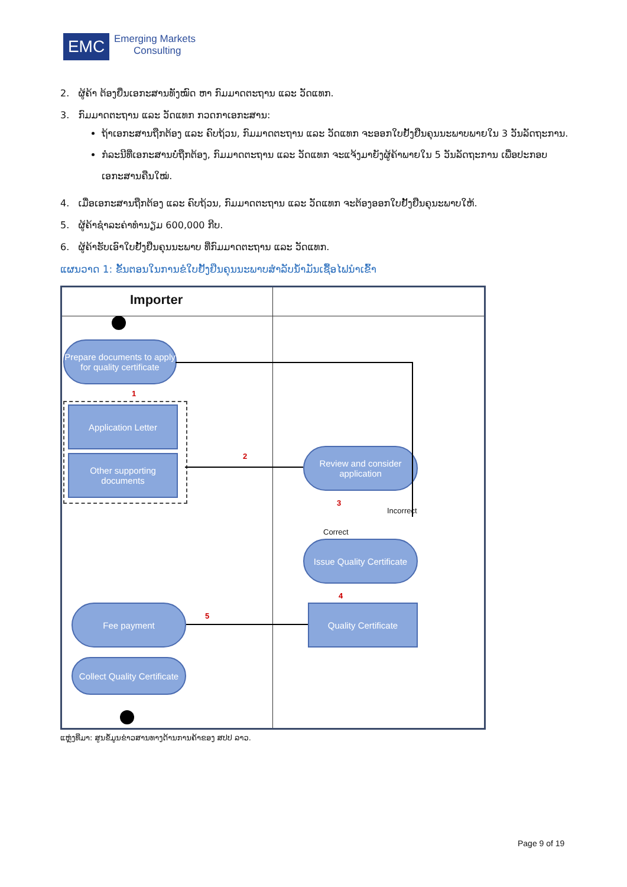EMC
Emerging Markets
Consulting
2. ຜູ້ຄ້າ ຕ້ອງຍື່ນເອກະສານທັງໝົດ ຫາ ກົມມາດຕະຖານ ແລະ ວັດແທກ.
3. ກົມມາດຕະຖານ ແລະ ວັດແທກ ກວດກາເອກະສານ:
ຖ້າເອກະສານຖືກຕ້ອງ ແລະ ຄົບຖ້ວນ, ກົມມາດຕະຖານ ແລະ ວັດແທກ ຈະອອກໃບຢັ້ງຢືນຄຸນນະພາບພາຍໃນ 3 ວັນລັດຖະການ.
ກໍລະນີທີ່ເອກະສານບໍ່ຖືກຕ້ອງ, ກົມມາດຕະຖານ ແລະ ວັດແທກ ຈະແຈ້ງມາຍັງຜູ້ຄ້າພາຍໃນ 5 ວັນລັດຖະການ ເພື່ອປະກອບເອກະສານຄືນໃໝ່.
4. ເມື່ອເອກະສານຖືກຕ້ອງ ແລະ ຄົບຖ້ວນ, ກົມມາດຕະຖານ ແລະ ວັດແທກ ຈະຕ້ອງອອກໃບຢັ້ງຢືນຄຸນະພາບໃຫ້.
5. ຜູ້ຄ້າຊຳລະຄ່າທຳນຽມ 600,000 ກີບ.
6. ຜູ້ຄ້າຮັບເອົາໃບຢັ້ງຢືນຄຸນນະພາບ ທີ່ກົມມາດຕະຖານ ແລະ ວັດແທກ.
ແຜນວາດ 1: ຂັ້ນຕອນໃນການຂໍໃບຢັ້ງຢືນຄຸນນະພາບສຳລັບນ້ຳມັນເຊື້ອໄຟນຳເຂົ້າ
Importer
Prepare documents to apply for quality certificate
1
Application Letter
Other supporting documents
2
Review and consider application
3
Incorrect
Correct
Issue Quality Certificate
4
Quality Certificate
5
Fee payment
Collect Quality Certificate
ແຫຼ່ງທີ່ມາ: ສູນຂໍ້ມູນຂ່າວສານທາງດ້ານການຄ້າຂອງ ສປປ ລາວ.
Page 9 of 19